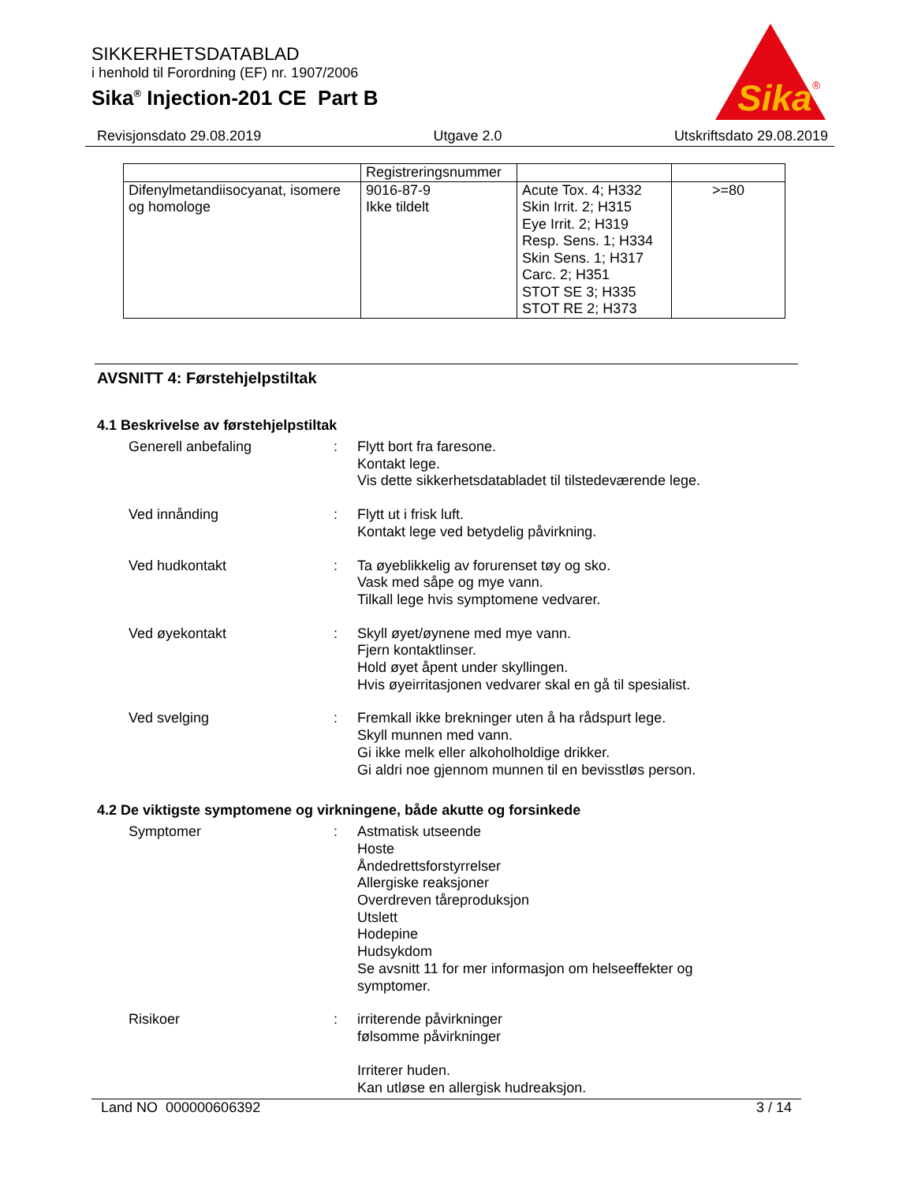SIKKERHETSDATABLAD
i henhold til Forordning (EF) nr. 1907/2006
Sika<sup>®</sup> Injection-201 CE Part B
Sika
®
Revisjonsdato 29.08.2019 Utgave 2.0 Utskriftsdato 29.08.2019
| | Registreringsnummer | | |
| Difenylmetandiisocyanat, isomere og homologe | 9016-87-9 Ikke tildelt | Acute Tox. 4; H332 Skin Irrit. 2; H315 Eye Irrit. 2; H319 Resp. Sens. 1; H334 Skin Sens. 1; H317 Carc. 2; H351 STOT SE 3; H335 STOT RE 2; H373 | >=80 |
AVSNITT 4: Førstehjelpstiltak
4.1 Beskrivelse av førstehjelpstiltak
Generell anbefaling : Flytt bort fra faresone.
Kontakt lege.
Vis dette sikkerhetsdatabladet til tilstedeværende lege.
Ved innånding : Flytt ut i frisk luft.
Kontakt lege ved betydelig påvirkning.
Ved hudkontakt : Ta øyeblikkelig av forurenset tøy og sko.
Vask med såpe og mye vann.
Tilkall lege hvis symptomene vedvarer.
Ved øyekontakt : Skyll øyet/øynene med mye vann.
Fjern kontaktlinser.
Hold øyet åpent under skyllingen.
Hvis øyeirritasjonen vedvarer skal en gå til spesialist.
Ved svelging : Fremkall ikke brekninger uten å ha rådspurt lege.
Skyll munnen med vann.
Gi ikke melk eller alkoholholdige drikker.
Gi aldri noe gjennom munnen til en bevisstløs person.
4.2 De viktigste symptomene og virkningene, både akutte og forsinkede
Symptomer : Astmatisk utseende
Hoste
Åndedrettsforstyrrelser
Allergiske reaksjoner
Overdreven tåreproduksjon
Utslett
Hodepine
Hudsykdom
Se avsnitt 11 for mer informasjon om helseeffekter og symptomer.
Risikoer : irriterende påvirkninger
følsomme påvirkninger
Irriterer huden.
Kan utløse en allergisk hudreaksjon.
Land NO 000000606392 3 / 14